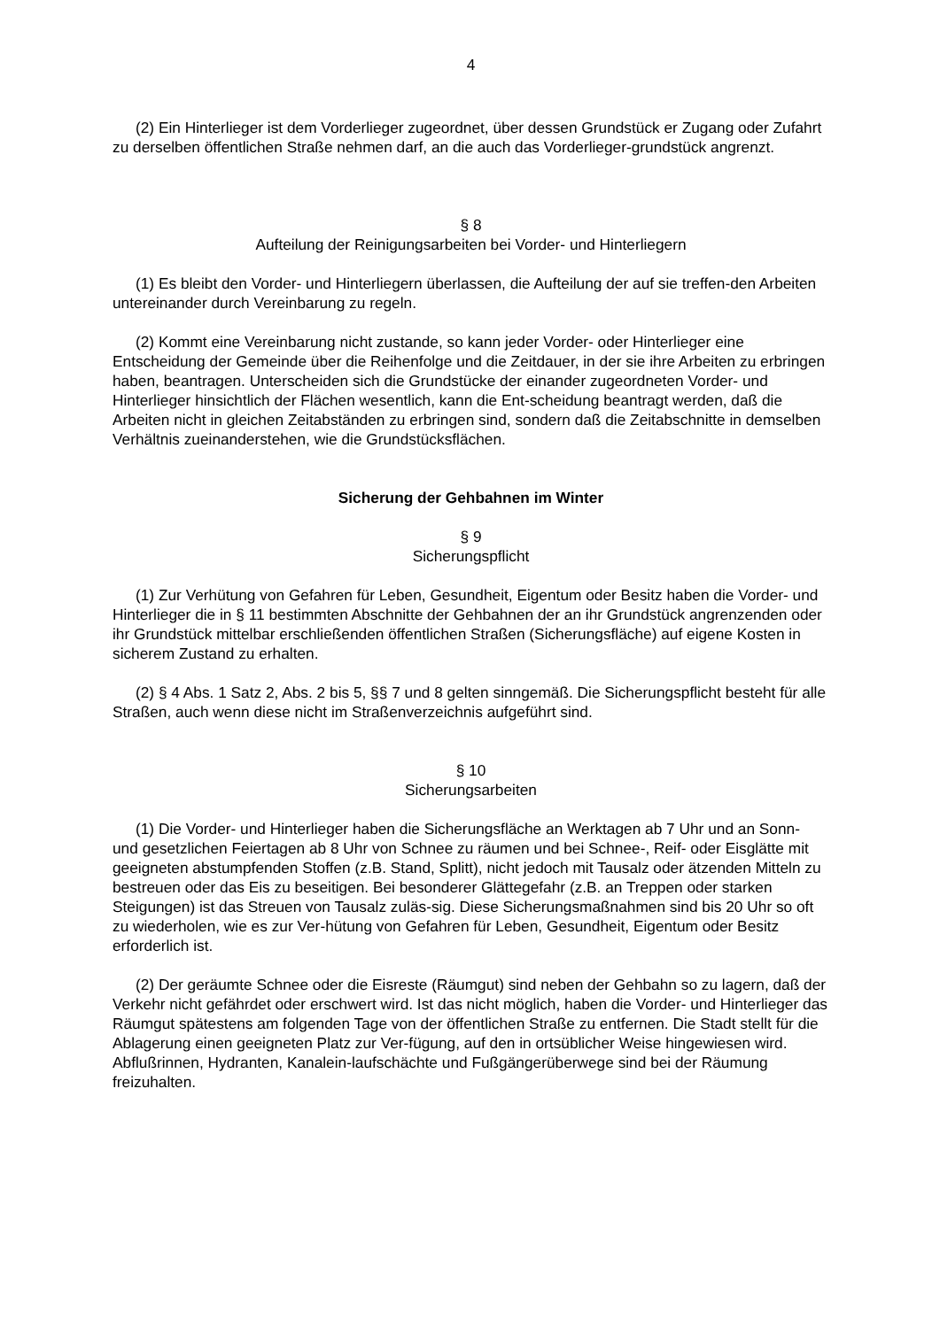4
(2) Ein Hinterlieger ist dem Vorderlieger zugeordnet, über dessen Grundstück er Zugang oder Zufahrt zu derselben öffentlichen Straße nehmen darf, an die auch das Vorderlieger-grundstück angrenzt.
§ 8
Aufteilung der Reinigungsarbeiten bei Vorder- und Hinterliegern
(1) Es bleibt den Vorder- und Hinterliegern überlassen, die Aufteilung der auf sie treffen-den Arbeiten untereinander durch Vereinbarung zu regeln.
(2) Kommt eine Vereinbarung nicht zustande, so kann jeder Vorder- oder Hinterlieger eine Entscheidung der Gemeinde über die Reihenfolge und die Zeitdauer, in der sie ihre Arbeiten zu erbringen haben, beantragen. Unterscheiden sich die Grundstücke der einander zugeordneten Vorder- und Hinterlieger hinsichtlich der Flächen wesentlich, kann die Ent-scheidung beantragt werden, daß die Arbeiten nicht in gleichen Zeitabständen zu erbringen sind, sondern daß die Zeitabschnitte in demselben Verhältnis zueinanderstehen, wie die Grundstücksflächen.
Sicherung der Gehbahnen im Winter
§ 9
Sicherungspflicht
(1) Zur Verhütung von Gefahren für Leben, Gesundheit, Eigentum oder Besitz haben die Vorder- und Hinterlieger die in § 11 bestimmten Abschnitte der Gehbahnen der an ihr Grundstück angrenzenden oder ihr Grundstück mittelbar erschließenden öffentlichen Straßen (Sicherungsfläche) auf eigene Kosten in sicherem Zustand zu erhalten.
(2) § 4 Abs. 1 Satz 2, Abs. 2 bis 5, §§ 7 und 8 gelten sinngemäß. Die Sicherungspflicht besteht für alle Straßen, auch wenn diese nicht im Straßenverzeichnis aufgeführt sind.
§ 10
Sicherungsarbeiten
(1) Die Vorder- und Hinterlieger haben die Sicherungsfläche an Werktagen ab 7 Uhr und an Sonn- und gesetzlichen Feiertagen ab 8 Uhr von Schnee zu räumen und bei Schnee-, Reif- oder Eisglätte mit geeigneten abstumpfenden Stoffen (z.B. Stand, Splitt), nicht jedoch mit Tausalz oder ätzenden Mitteln zu bestreuen oder das Eis zu beseitigen. Bei besonderer Glättegefahr (z.B. an Treppen oder starken Steigungen) ist das Streuen von Tausalz zuläs-sig. Diese Sicherungsmaßnahmen sind bis 20 Uhr so oft zu wiederholen, wie es zur Ver-hütung von Gefahren für Leben, Gesundheit, Eigentum oder Besitz erforderlich ist.
(2) Der geräumte Schnee oder die Eisreste (Räumgut) sind neben der Gehbahn so zu lagern, daß der Verkehr nicht gefährdet oder erschwert wird. Ist das nicht möglich, haben die Vorder- und Hinterlieger das Räumgut spätestens am folgenden Tage von der öffentlichen Straße zu entfernen. Die Stadt stellt für die Ablagerung einen geeigneten Platz zur Ver-fügung, auf den in ortsüblicher Weise hingewiesen wird. Abflußrinnen, Hydranten, Kanalein-laufschächte und Fußgängerüberwege sind bei der Räumung freizuhalten.